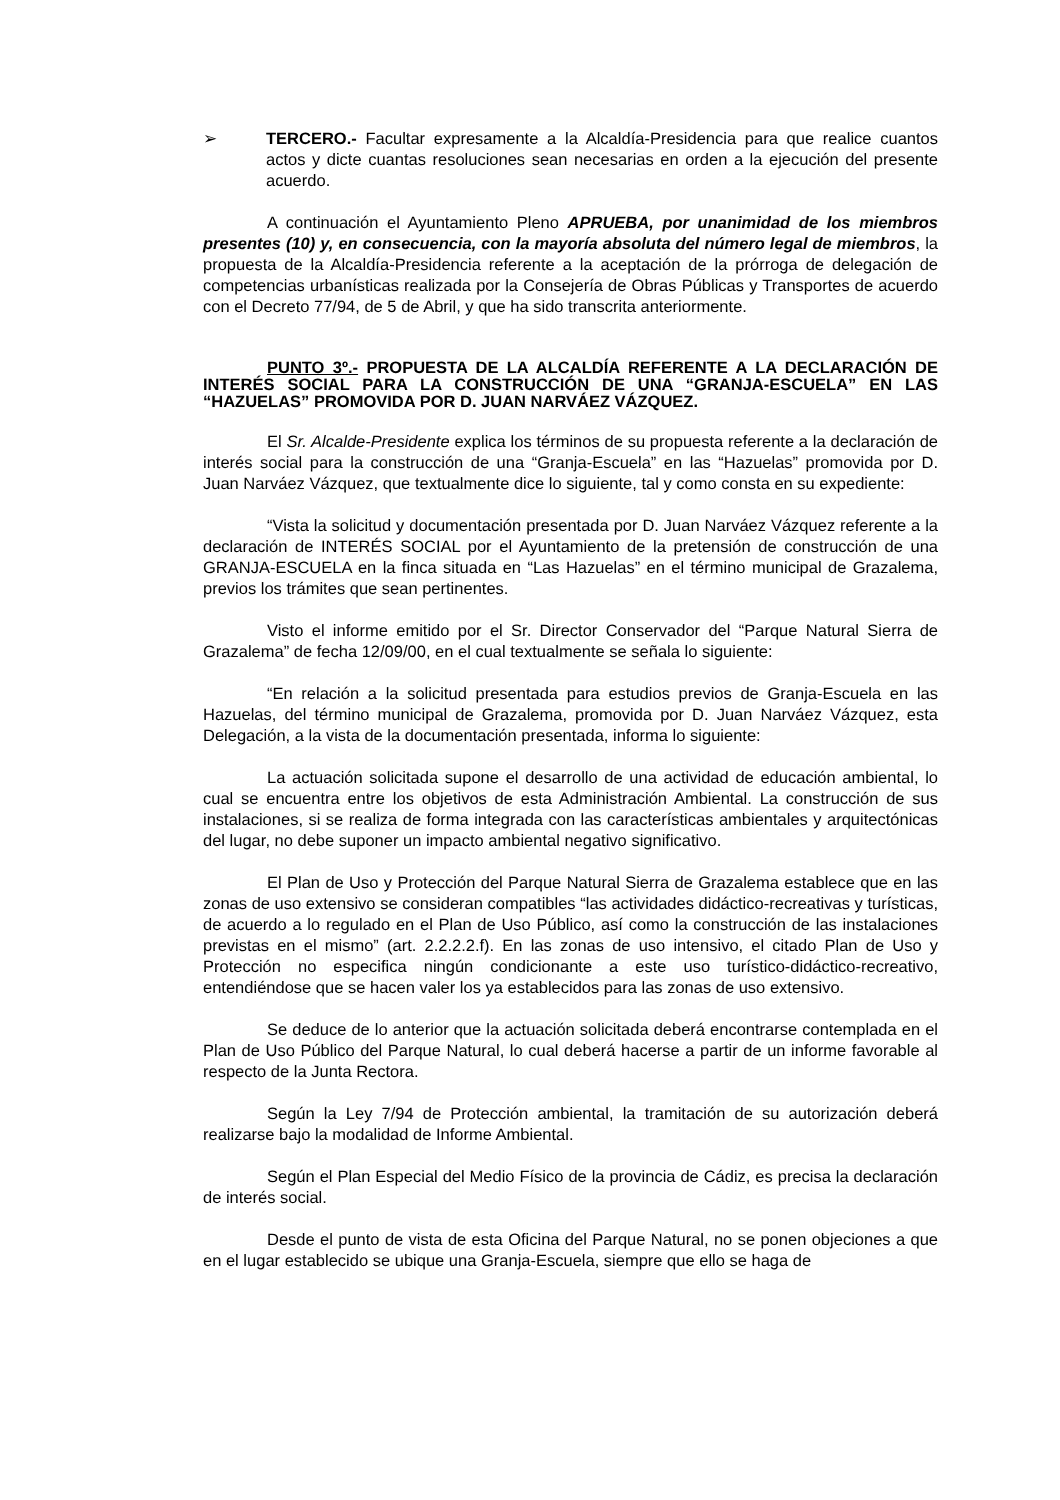➢ TERCERO.- Facultar expresamente a la Alcaldía-Presidencia para que realice cuantos actos y dicte cuantas resoluciones sean necesarias en orden a la ejecución del presente acuerdo.
A continuación el Ayuntamiento Pleno APRUEBA, por unanimidad de los miembros presentes (10) y, en consecuencia, con la mayoría absoluta del número legal de miembros, la propuesta de la Alcaldía-Presidencia referente a la aceptación de la prórroga de delegación de competencias urbanísticas realizada por la Consejería de Obras Públicas y Transportes de acuerdo con el Decreto 77/94, de 5 de Abril, y que ha sido transcrita anteriormente.
PUNTO 3º.- PROPUESTA DE LA ALCALDÍA REFERENTE A LA DECLARACIÓN DE INTERÉS SOCIAL PARA LA CONSTRUCCIÓN DE UNA “GRANJA-ESCUELA” EN LAS “HAZUELAS” PROMOVIDA POR D. JUAN NARVÁEZ VÁZQUEZ.
El Sr. Alcalde-Presidente explica los términos de su propuesta referente a la declaración de interés social para la construcción de una “Granja-Escuela” en las “Hazuelas” promovida por D. Juan Narváez Vázquez, que textualmente dice lo siguiente, tal y como consta en su expediente:
“Vista la solicitud y documentación presentada por D. Juan Narváez Vázquez referente a la declaración de INTERÉS SOCIAL por el Ayuntamiento de la pretensión de construcción de una GRANJA-ESCUELA en la finca situada en “Las Hazuelas” en el término municipal de Grazalema, previos los trámites que sean pertinentes.
Visto el informe emitido por el Sr. Director Conservador del “Parque Natural Sierra de Grazalema” de fecha 12/09/00, en el cual textualmente se señala lo siguiente:
“En relación a la solicitud presentada para estudios previos de Granja-Escuela en las Hazuelas, del término municipal de Grazalema, promovida por D. Juan Narváez Vázquez, esta Delegación, a la vista de la documentación presentada, informa lo siguiente:
La actuación solicitada supone el desarrollo de una actividad de educación ambiental, lo cual se encuentra entre los objetivos de esta Administración Ambiental. La construcción de sus instalaciones, si se realiza de forma integrada con las características ambientales y arquitectónicas del lugar, no debe suponer un impacto ambiental negativo significativo.
El Plan de Uso y Protección del Parque Natural Sierra de Grazalema establece que en las zonas de uso extensivo se consideran compatibles “las actividades didáctico-recreativas y turísticas, de acuerdo a lo regulado en el Plan de Uso Público, así como la construcción de las instalaciones previstas en el mismo” (art. 2.2.2.2.f). En las zonas de uso intensivo, el citado Plan de Uso y Protección no especifica ningún condicionante a este uso turístico-didáctico-recreativo, entendiéndose que se hacen valer los ya establecidos para las zonas de uso extensivo.
Se deduce de lo anterior que la actuación solicitada deberá encontrarse contemplada en el Plan de Uso Público del Parque Natural, lo cual deberá hacerse a partir de un informe favorable al respecto de la Junta Rectora.
Según la Ley 7/94 de Protección ambiental, la tramitación de su autorización deberá realizarse bajo la modalidad de Informe Ambiental.
Según el Plan Especial del Medio Físico de la provincia de Cádiz, es precisa la declaración de interés social.
Desde el punto de vista de esta Oficina del Parque Natural, no se ponen objeciones a que en el lugar establecido se ubique una Granja-Escuela, siempre que ello se haga de